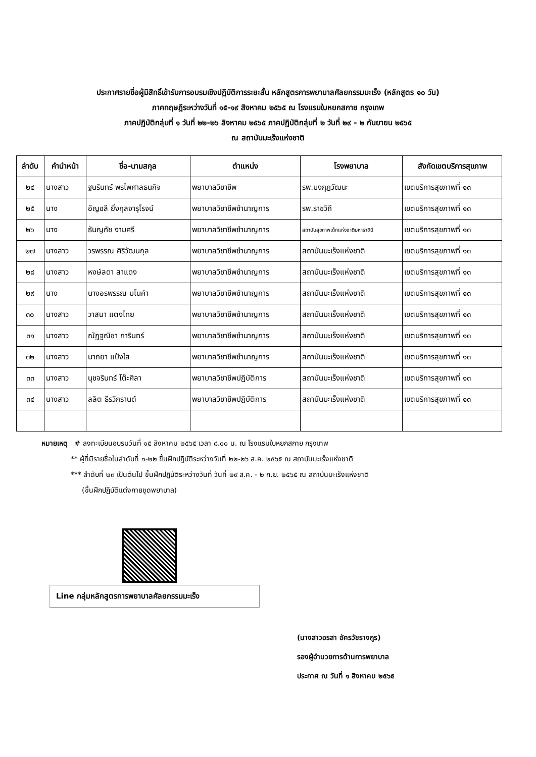ประกาศรายชื่อผู้มีสิทธิ์เข้ารับการอบรมเชิงปฏิบัติการระยะสั้น หลักสูตรการพยาบาลศัลยกรรมมะเร็ง (หลักสูตร ๑๐ วัน)
ภาคทฤษฎีระหว่างวันที่ ๑๕-๑๙ สิงหาคม ๒๕๖๕ ณ โรงแรมใบหยกสกาย กรุงเทพ
ภาคปฏิบัติกลุ่มที่ ๑ วันที่ ๒๒-๒๖ สิงหาคม ๒๕๖๕ ภาคปฏิบัติกลุ่มที่ ๒ วันที่ ๒๙ - ๒ กันยายน ๒๕๖๕
ณ สถาบันมะเร็งแห่งชาติ
| ลำดับ | คำนำหน้า | ชื่อ-นามสกุล | ตำแหน่ง | โรงพยาบาล | สังกัดเขตบริการสุขภาพ |
| --- | --- | --- | --- | --- | --- |
| ๒๔ | นางสาว | ฐนรินทร์ พรไพศาลธนกิจ | พยาบาลวิชาชีพ | รพ.มงกุฎวัฒนะ | เขตบริการสุขภาพที่ ๑๓ |
| ๒๕ | นาง | อัญชลี ยิ่งกุลจารุโรจน์ | พยาบาลวิชาชีพชำนาญการ | รพ.ราชวิถี | เขตบริการสุขภาพที่ ๑๓ |
| ๒๖ | นาง | ธันญภัช งามศรี | พยาบาลวิชาชีพชำนาญการ | สถาบันสุขภาพเด็กแห่งชาติมหาราชินี | เขตบริการสุขภาพที่ ๑๓ |
| ๒๗ | นางสาว | วรพรรณ ศิริวัฒนกุล | พยาบาลวิชาชีพชำนาญการ | สถาบันมะเร็งแห่งชาติ | เขตบริการสุขภาพที่ ๑๓ |
| ๒๘ | นางสาว | หงษ์ลดา สาแดง | พยาบาลวิชาชีพชำนาญการ | สถาบันมะเร็งแห่งชาติ | เขตบริการสุขภาพที่ ๑๓ |
| ๒๙ | นาง | นางอรพรรณ มโนคำ | พยาบาลวิชาชีพชำนาญการ | สถาบันมะเร็งแห่งชาติ | เขตบริการสุขภาพที่ ๑๓ |
| ๓๐ | นางสาว | วาสนา แตงไทย | พยาบาลวิชาชีพชำนาญการ | สถาบันมะเร็งแห่งชาติ | เขตบริการสุขภาพที่ ๑๓ |
| ๓๑ | นางสาว | ณัฏฐณิชา การินทร์ | พยาบาลวิชาชีพชำนาญการ | สถาบันมะเร็งแห่งชาติ | เขตบริการสุขภาพที่ ๑๓ |
| ๓๒ | นางสาว | นาถยา แป้งใส | พยาบาลวิชาชีพชำนาญการ | สถาบันมะเร็งแห่งชาติ | เขตบริการสุขภาพที่ ๑๓ |
| ๓๓ | นางสาว | นุชจรินทร์ โต๊ะศิลา | พยาบาลวิชาชีพปฏิบัติการ | สถาบันมะเร็งแห่งชาติ | เขตบริการสุขภาพที่ ๑๓ |
| ๓๔ | นางสาว | ลลิต ธีรวิกรานต์ | พยาบาลวิชาชีพปฏิบัติการ | สถาบันมะเร็งแห่งชาติ | เขตบริการสุขภาพที่ ๑๓ |
หมายเหตุ # ลงทะเบียนอบรมวันที่ ๑๕ สิงหาคม ๒๕๖๕ เวลา ๘.๐๐ น. ณ โรงแรมใบหยกสกาย กรุงเทพ
** ผู้ที่มีรายชื่อในลำดับที่ ๑-๒๒ ขึ้นฝึกปฏิบัติระหว่างวันที่ ๒๒-๒๖ ส.ค. ๒๕๖๕ ณ สถาบันมะเร็งแห่งชาติ
*** ลำดับที่ ๒๓ เป็นต้นไป ขึ้นฝึกปฏิบัติระหว่างวันที่ วันที่ ๒๙ ส.ค. - ๒ ก.ย. ๒๕๖๕ ณ สถาบันมะเร็งแห่งชาติ
(ขึ้นฝึกปฏิบัติแต่งกายชุดพยาบาล)
Line กลุ่มหลักสูตรการพยาบาลศัลยกรรมมะเร็ง
(นางสาวอรสา อัครวัชรางกูร)
รองผู้อำนวยการด้านการพยาบาล
ประกาศ ณ วันที่ ๑ สิงหาคม ๒๕๖๕